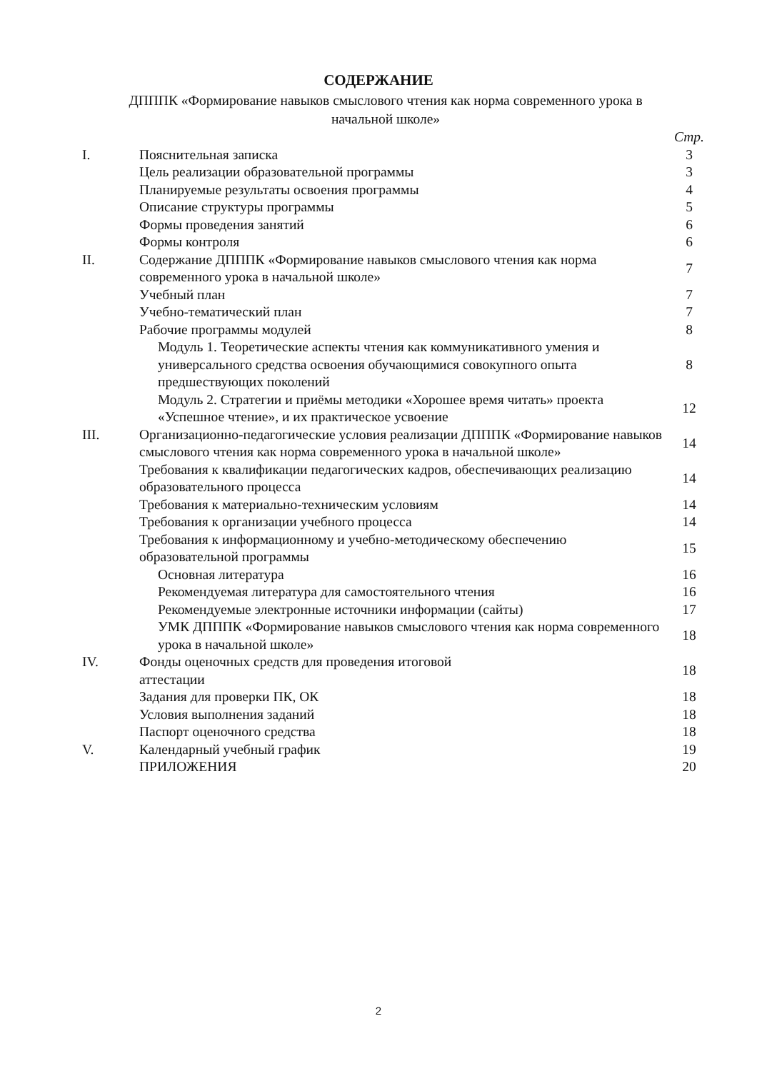СОДЕРЖАНИЕ
ДПППК «Формирование навыков смыслового чтения как норма современного урока в начальной школе»
| | | Стр. |
| I. | Пояснительная записка | 3 |
| | Цель реализации образовательной программы | 3 |
| | Планируемые результаты освоения программы | 4 |
| | Описание структуры программы | 5 |
| | Формы проведения занятий | 6 |
| | Формы контроля | 6 |
| II. | Содержание ДПППК «Формирование навыков смыслового чтения как норма современного урока в начальной школе» | 7 |
| | Учебный план | 7 |
| | Учебно-тематический план | 7 |
| | Рабочие программы модулей | 8 |
| | Модуль 1. Теоретические аспекты чтения как коммуникативного умения и универсального средства освоения обучающимися совокупного опыта предшествующих поколений | 8 |
| | Модуль 2. Стратегии и приёмы методики «Хорошее время читать» проекта «Успешное чтение», и их практическое усвоение | 12 |
| III. | Организационно-педагогические условия реализации ДПППК «Формирование навыков смыслового чтения как норма современного урока в начальной школе» | 14 |
| | Требования к квалификации педагогических кадров, обеспечивающих реализацию образовательного процесса | 14 |
| | Требования к материально-техническим условиям | 14 |
| | Требования к организации учебного процесса | 14 |
| | Требования к информационному и учебно-методическому обеспечению образовательной программы | 15 |
| | Основная литература | 16 |
| | Рекомендуемая литература для самостоятельного чтения | 16 |
| | Рекомендуемые электронные источники информации (сайты) | 17 |
| | УМК ДПППК «Формирование навыков смыслового чтения как норма современного урока в начальной школе» | 18 |
| IV. | Фонды оценочных средств для проведения итоговой аттестации | 18 |
| | Задания для проверки ПК, ОК | 18 |
| | Условия выполнения заданий | 18 |
| | Паспорт оценочного средства | 18 |
| V. | Календарный учебный график | 19 |
| | ПРИЛОЖЕНИЯ | 20 |
2